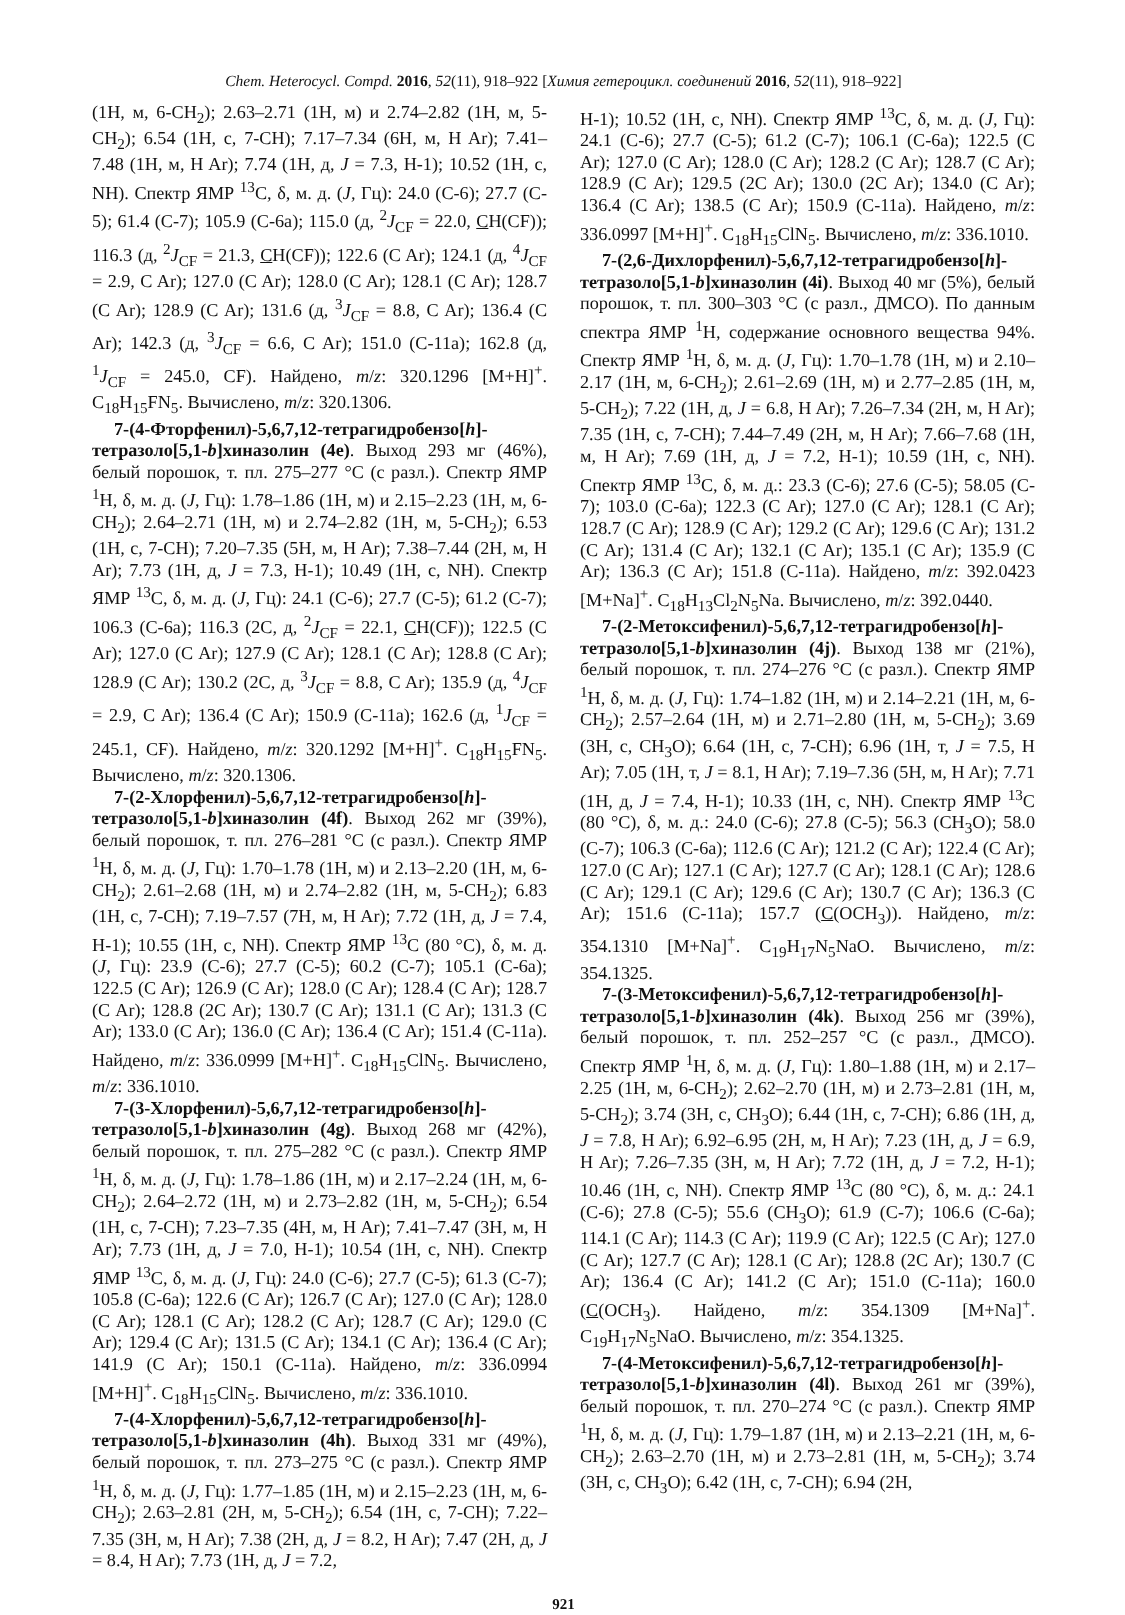Chem. Heterocycl. Compd. 2016, 52(11), 918–922 [Химия гетероцикл. соединений 2016, 52(11), 918–922]
(1H, м, 6-CH<sub>2</sub>); 2.63–2.71 (1H, м) и 2.74–2.82 (1H, м, 5-CH<sub>2</sub>); 6.54 (1H, с, 7-CH); 7.17–7.34 (6H, м, H Ar); 7.41–7.48 (1H, м, H Ar); 7.74 (1H, д, J = 7.3, H-1); 10.52 (1H, с, NH). Спектр ЯМР <sup>13</sup>C, δ, м. д. (J, Гц): 24.0 (C-6); 27.7 (C-5); 61.4 (C-7); 105.9 (C-6a); 115.0 (д, <sup>2</sup>J<sub>CF</sub> = 22.0, CH(CF)); 116.3 (д, <sup>2</sup>J<sub>CF</sub> = 21.3, CH(CF)); 122.6 (C Ar); 124.1 (д, <sup>4</sup>J<sub>CF</sub> = 2.9, C Ar); 127.0 (C Ar); 128.0 (C Ar); 128.1 (C Ar); 128.7 (C Ar); 128.9 (C Ar); 131.6 (д, <sup>3</sup>J<sub>CF</sub> = 8.8, C Ar); 136.4 (C Ar); 142.3 (д, <sup>3</sup>J<sub>CF</sub> = 6.6, C Ar); 151.0 (C-11a); 162.8 (д, <sup>1</sup>J<sub>CF</sub> = 245.0, CF). Найдено, m/z: 320.1296 [M+H]<sup>+</sup>. C<sub>18</sub>H<sub>15</sub>FN<sub>5</sub>. Вычислено, m/z: 320.1306.
7-(4-Фторфенил)-5,6,7,12-тетрагидробензо[h]-тетразоло[5,1-b]хиназолин (4e). Выход 293 мг (46%), белый порошок, т. пл. 275–277 °C (с разл.). Спектр ЯМР <sup>1</sup>H, δ, м. д. (J, Гц): 1.78–1.86 (1H, м) и 2.15–2.23 (1H, м, 6-CH<sub>2</sub>); 2.64–2.71 (1H, м) и 2.74–2.82 (1H, м, 5-CH<sub>2</sub>); 6.53 (1H, с, 7-CH); 7.20–7.35 (5H, м, H Ar); 7.38–7.44 (2H, м, H Ar); 7.73 (1H, д, J = 7.3, H-1); 10.49 (1H, с, NH). Спектр ЯМР <sup>13</sup>C, δ, м. д. (J, Гц): 24.1 (C-6); 27.7 (C-5); 61.2 (C-7); 106.3 (C-6a); 116.3 (2C, д, <sup>2</sup>J<sub>CF</sub> = 22.1, CH(CF)); 122.5 (C Ar); 127.0 (C Ar); 127.9 (C Ar); 128.1 (C Ar); 128.8 (C Ar); 128.9 (C Ar); 130.2 (2C, д, <sup>3</sup>J<sub>CF</sub> = 8.8, C Ar); 135.9 (д, <sup>4</sup>J<sub>CF</sub> = 2.9, C Ar); 136.4 (C Ar); 150.9 (C-11a); 162.6 (д, <sup>1</sup>J<sub>CF</sub> = 245.1, CF). Найдено, m/z: 320.1292 [M+H]<sup>+</sup>. C<sub>18</sub>H<sub>15</sub>FN<sub>5</sub>. Вычислено, m/z: 320.1306.
7-(2-Хлорфенил)-5,6,7,12-тетрагидробензо[h]-тетразоло[5,1-b]хиназолин (4f). Выход 262 мг (39%), белый порошок, т. пл. 276–281 °C (с разл.). Спектр ЯМР <sup>1</sup>H, δ, м. д. (J, Гц): 1.70–1.78 (1H, м) и 2.13–2.20 (1H, м, 6-CH<sub>2</sub>); 2.61–2.68 (1H, м) и 2.74–2.82 (1H, м, 5-CH<sub>2</sub>); 6.83 (1H, с, 7-CH); 7.19–7.57 (7H, м, H Ar); 7.72 (1H, д, J = 7.4, H-1); 10.55 (1H, с, NH). Спектр ЯМР <sup>13</sup>C (80 °C), δ, м. д. (J, Гц): 23.9 (C-6); 27.7 (C-5); 60.2 (C-7); 105.1 (C-6a); 122.5 (C Ar); 126.9 (C Ar); 128.0 (C Ar); 128.4 (C Ar); 128.7 (C Ar); 128.8 (2C Ar); 130.7 (C Ar); 131.1 (C Ar); 131.3 (C Ar); 133.0 (C Ar); 136.0 (C Ar); 136.4 (C Ar); 151.4 (C-11a). Найдено, m/z: 336.0999 [M+H]<sup>+</sup>. C<sub>18</sub>H<sub>15</sub>ClN<sub>5</sub>. Вычислено, m/z: 336.1010.
7-(3-Хлорфенил)-5,6,7,12-тетрагидробензо[h]-тетразоло[5,1-b]хиназолин (4g). Выход 268 мг (42%), белый порошок, т. пл. 275–282 °C (с разл.). Спектр ЯМР <sup>1</sup>H, δ, м. д. (J, Гц): 1.78–1.86 (1H, м) и 2.17–2.24 (1H, м, 6-CH<sub>2</sub>); 2.64–2.72 (1H, м) и 2.73–2.82 (1H, м, 5-CH<sub>2</sub>); 6.54 (1H, с, 7-CH); 7.23–7.35 (4H, м, H Ar); 7.41–7.47 (3H, м, H Ar); 7.73 (1H, д, J = 7.0, H-1); 10.54 (1H, с, NH). Спектр ЯМР <sup>13</sup>C, δ, м. д. (J, Гц): 24.0 (C-6); 27.7 (C-5); 61.3 (C-7); 105.8 (C-6a); 122.6 (C Ar); 126.7 (C Ar); 127.0 (C Ar); 128.0 (C Ar); 128.1 (C Ar); 128.2 (C Ar); 128.7 (C Ar); 129.0 (C Ar); 129.4 (C Ar); 131.5 (C Ar); 134.1 (C Ar); 136.4 (C Ar); 141.9 (C Ar); 150.1 (C-11a). Найдено, m/z: 336.0994 [M+H]<sup>+</sup>. C<sub>18</sub>H<sub>15</sub>ClN<sub>5</sub>. Вычислено, m/z: 336.1010.
7-(4-Хлорфенил)-5,6,7,12-тетрагидробензо[h]-тетразоло[5,1-b]хиназолин (4h). Выход 331 мг (49%), белый порошок, т. пл. 273–275 °C (с разл.). Спектр ЯМР <sup>1</sup>H, δ, м. д. (J, Гц): 1.77–1.85 (1H, м) и 2.15–2.23 (1H, м, 6-CH<sub>2</sub>); 2.63–2.81 (2H, м, 5-CH<sub>2</sub>); 6.54 (1H, с, 7-CH); 7.22–7.35 (3H, м, H Ar); 7.38 (2H, д, J = 8.2, H Ar); 7.47 (2H, д, J = 8.4, H Ar); 7.73 (1H, д, J = 7.2,
H-1); 10.52 (1H, с, NH). Спектр ЯМР <sup>13</sup>C, δ, м. д. (J, Гц): 24.1 (C-6); 27.7 (C-5); 61.2 (C-7); 106.1 (C-6a); 122.5 (C Ar); 127.0 (C Ar); 128.0 (C Ar); 128.2 (C Ar); 128.7 (C Ar); 128.9 (C Ar); 129.5 (2C Ar); 130.0 (2C Ar); 134.0 (C Ar); 136.4 (C Ar); 138.5 (C Ar); 150.9 (C-11a). Найдено, m/z: 336.0997 [M+H]<sup>+</sup>. C<sub>18</sub>H<sub>15</sub>ClN<sub>5</sub>. Вычислено, m/z: 336.1010.
7-(2,6-Дихлорфенил)-5,6,7,12-тетрагидробензо[h]-тетразоло[5,1-b]хиназолин (4i). Выход 40 мг (5%), белый порошок, т. пл. 300–303 °C (с разл., ДМСО). По данным спектра ЯМР <sup>1</sup>H, содержание основного вещества 94%. Спектр ЯМР <sup>1</sup>H, δ, м. д. (J, Гц): 1.70–1.78 (1H, м) и 2.10–2.17 (1H, м, 6-CH<sub>2</sub>); 2.61–2.69 (1H, м) и 2.77–2.85 (1H, м, 5-CH<sub>2</sub>); 7.22 (1H, д, J = 6.8, H Ar); 7.26–7.34 (2H, м, H Ar); 7.35 (1H, с, 7-CH); 7.44–7.49 (2H, м, H Ar); 7.66–7.68 (1H, м, H Ar); 7.69 (1H, д, J = 7.2, H-1); 10.59 (1H, с, NH). Спектр ЯМР <sup>13</sup>C, δ, м. д.: 23.3 (C-6); 27.6 (C-5); 58.05 (C-7); 103.0 (C-6a); 122.3 (C Ar); 127.0 (C Ar); 128.1 (C Ar); 128.7 (C Ar); 128.9 (C Ar); 129.2 (C Ar); 129.6 (C Ar); 131.2 (C Ar); 131.4 (C Ar); 132.1 (C Ar); 135.1 (C Ar); 135.9 (C Ar); 136.3 (C Ar); 151.8 (C-11a). Найдено, m/z: 392.0423 [M+Na]<sup>+</sup>. C<sub>18</sub>H<sub>13</sub>Cl<sub>2</sub>N<sub>5</sub>Na. Вычислено, m/z: 392.0440.
7-(2-Метоксифенил)-5,6,7,12-тетрагидробензо[h]-тетразоло[5,1-b]хиназолин (4j). Выход 138 мг (21%), белый порошок, т. пл. 274–276 °C (с разл.). Спектр ЯМР <sup>1</sup>H, δ, м. д. (J, Гц): 1.74–1.82 (1H, м) и 2.14–2.21 (1H, м, 6-CH<sub>2</sub>); 2.57–2.64 (1H, м) и 2.71–2.80 (1H, м, 5-CH<sub>2</sub>); 3.69 (3H, с, CH<sub>3</sub>O); 6.64 (1H, с, 7-CH); 6.96 (1H, т, J = 7.5, H Ar); 7.05 (1H, т, J = 8.1, H Ar); 7.19–7.36 (5H, м, H Ar); 7.71 (1H, д, J = 7.4, H-1); 10.33 (1H, с, NH). Спектр ЯМР <sup>13</sup>C (80 °C), δ, м. д.: 24.0 (C-6); 27.8 (C-5); 56.3 (CH<sub>3</sub>O); 58.0 (C-7); 106.3 (C-6a); 112.6 (C Ar); 121.2 (C Ar); 122.4 (C Ar); 127.0 (C Ar); 127.1 (C Ar); 127.7 (C Ar); 128.1 (C Ar); 128.6 (C Ar); 129.1 (C Ar); 129.6 (C Ar); 130.7 (C Ar); 136.3 (C Ar); 151.6 (C-11a); 157.7 (C(OCH<sub>3</sub>)). Найдено, m/z: 354.1310 [M+Na]<sup>+</sup>. C<sub>19</sub>H<sub>17</sub>N<sub>5</sub>NaO. Вычислено, m/z: 354.1325.
7-(3-Метоксифенил)-5,6,7,12-тетрагидробензо[h]-тетразоло[5,1-b]хиназолин (4k). Выход 256 мг (39%), белый порошок, т. пл. 252–257 °C (с разл., ДМСО). Спектр ЯМР <sup>1</sup>H, δ, м. д. (J, Гц): 1.80–1.88 (1H, м) и 2.17–2.25 (1H, м, 6-CH<sub>2</sub>); 2.62–2.70 (1H, м) и 2.73–2.81 (1H, м, 5-CH<sub>2</sub>); 3.74 (3H, с, CH<sub>3</sub>O); 6.44 (1H, с, 7-CH); 6.86 (1H, д, J = 7.8, H Ar); 6.92–6.95 (2H, м, H Ar); 7.23 (1H, д, J = 6.9, H Ar); 7.26–7.35 (3H, м, H Ar); 7.72 (1H, д, J = 7.2, H-1); 10.46 (1H, с, NH). Спектр ЯМР <sup>13</sup>C (80 °C), δ, м. д.: 24.1 (C-6); 27.8 (C-5); 55.6 (CH<sub>3</sub>O); 61.9 (C-7); 106.6 (C-6a); 114.1 (C Ar); 114.3 (C Ar); 119.9 (C Ar); 122.5 (C Ar); 127.0 (C Ar); 127.7 (C Ar); 128.1 (C Ar); 128.8 (2C Ar); 130.7 (C Ar); 136.4 (C Ar); 141.2 (C Ar); 151.0 (C-11a); 160.0 (C(OCH<sub>3</sub>). Найдено, m/z: 354.1309 [M+Na]<sup>+</sup>. C<sub>19</sub>H<sub>17</sub>N<sub>5</sub>NaO. Вычислено, m/z: 354.1325.
7-(4-Метоксифенил)-5,6,7,12-тетрагидробензо[h]-тетразоло[5,1-b]хиназолин (4l). Выход 261 мг (39%), белый порошок, т. пл. 270–274 °C (с разл.). Спектр ЯМР <sup>1</sup>H, δ, м. д. (J, Гц): 1.79–1.87 (1H, м) и 2.13–2.21 (1H, м, 6-CH<sub>2</sub>); 2.63–2.70 (1H, м) и 2.73–2.81 (1H, м, 5-CH<sub>2</sub>); 3.74 (3H, с, CH<sub>3</sub>O); 6.42 (1H, с, 7-CH); 6.94 (2H,
921